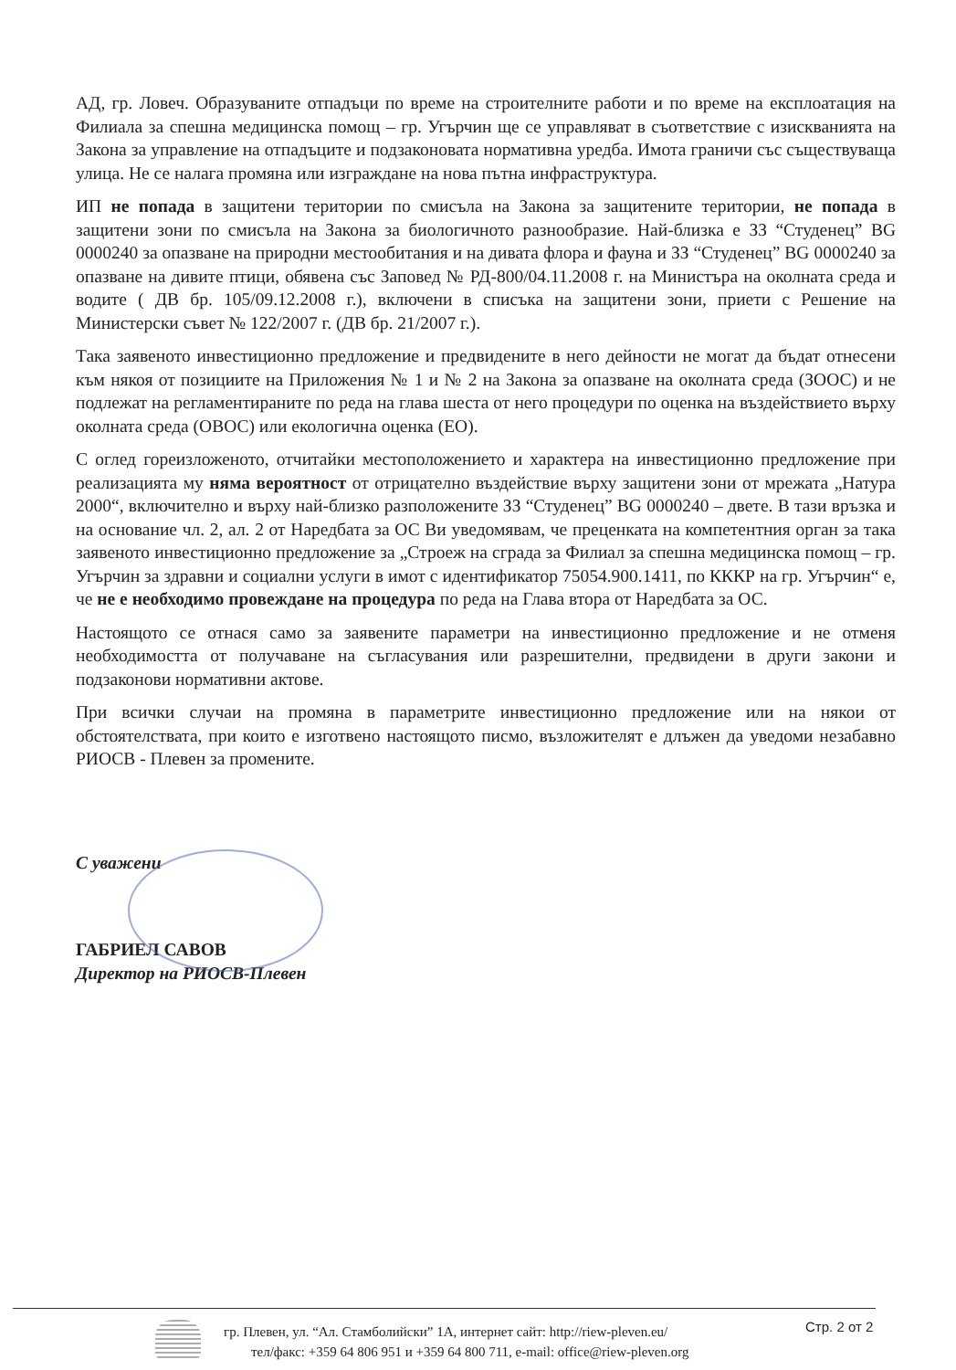АД, гр. Ловеч. Образуваните отпадъци по време на строителните работи и по време на експлоатация на Филиала за спешна медицинска помощ – гр. Угърчин ще се управляват в съответствие с изискванията на Закона за управление на отпадъците и подзаконовата нормативна уредба. Имота граничи със съществуваща улица. Не се налага промяна или изграждане на нова пътна инфраструктура.
ИП не попада в защитени територии по смисъла на Закона за защитените територии, не попада в защитени зони по смисъла на Закона за биологичното разнообразие. Най-близка е ЗЗ “Студенец” BG 0000240 за опазване на природни местообитания и на дивата флора и фауна и ЗЗ “Студенец” BG 0000240 за опазване на дивите птици, обявена със Заповед № РД-800/04.11.2008 г. на Министъра на околната среда и водите ( ДВ бр. 105/09.12.2008 г.), включени в списъка на защитени зони, приети с Решение на Министерски съвет № 122/2007 г. (ДВ бр. 21/2007 г.).
Така заявеното инвестиционно предложение и предвидените в него дейности не могат да бъдат отнесени към някоя от позициите на Приложения № 1 и № 2 на Закона за опазване на околната среда (ЗООС) и не подлежат на регламентираните по реда на глава шеста от него процедури по оценка на въздействието върху околната среда (ОВОС) или екологична оценка (ЕО).
С оглед гореизложеното, отчитайки местоположението и характера на инвестиционно предложение при реализацията му няма вероятност от отрицателно въздействие върху защитени зони от мрежата „Натура 2000“, включително и върху най-близко разположените ЗЗ “Студенец” BG 0000240 – двете. В тази връзка и на основание чл. 2, ал. 2 от Наредбата за ОС Ви уведомявам, че преценката на компетентния орган за така заявеното инвестиционно предложение за „Строеж на сграда за Филиал за спешна медицинска помощ – гр. Угърчин за здравни и социални услуги в имот с идентификатор 75054.900.1411, по КККР на гр. Угърчин“ е, че не е необходимо провеждане на процедура по реда на Глава втора от Наредбата за ОС.
Настоящото се отнася само за заявените параметри на инвестиционно предложение и не отменя необходимостта от получаване на съгласувания или разрешителни, предвидени в други закони и подзаконови нормативни актове.
При всички случаи на промяна в параметрите инвестиционно предложение или на някои от обстоятелствата, при които е изготвено настоящото писмо, възложителят е длъжен да уведоми незабавно РИОСВ - Плевен за промените.
С уважени
ГАБРИЕЛ САВОВ
Директор на РИОСВ-Плевен
гр. Плевен, ул. “Ал. Стамболийски” 1А, интернет сайт: http://riew-pleven.eu/
тел/факс: +359 64 806 951 и +359 64 800 711, e-mail: office@riew-pleven.org
Стр. 2 от 2